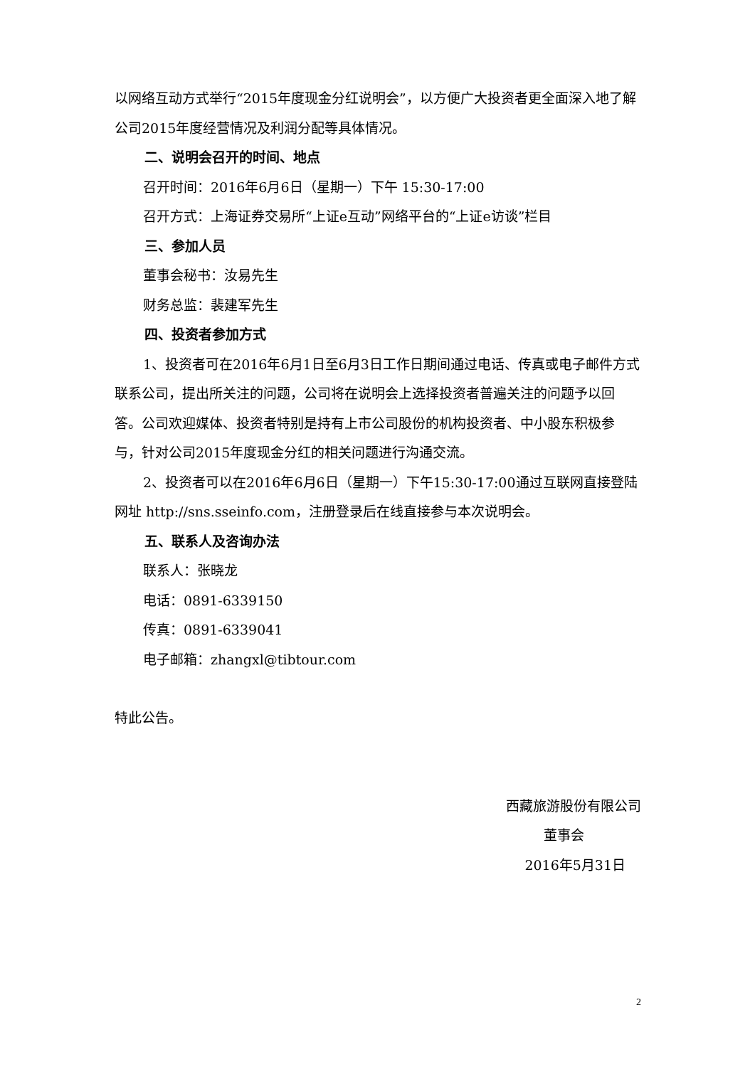以网络互动方式举行“2015年度现金分红说明会”，以方便广大投资者更全面深入地了解公司2015年度经营情况及利润分配等具体情况。
二、说明会召开的时间、地点
召开时间：2016年6月6日（星期一）下午 15:30-17:00
召开方式：上海证券交易所“上证e互动”网络平台的“上证e访谈”栏目
三、参加人员
董事会秘书：汝易先生
财务总监：裴建军先生
四、投资者参加方式
1、投资者可在2016年6月1日至6月3日工作日期间通过电话、传真或电子邮件方式联系公司，提出所关注的问题，公司将在说明会上选择投资者普遍关注的问题予以回答。公司欢迎媒体、投资者特别是持有上市公司股份的机构投资者、中小股东积极参与，针对公司2015年度现金分红的相关问题进行沟通交流。
2、投资者可以在2016年6月6日（星期一）下午15:30-17:00通过互联网直接登陆网址 http://sns.sseinfo.com，注册登录后在线直接参与本次说明会。
五、联系人及咨询办法
联系人：张晓龙
电话：0891-6339150
传真：0891-6339041
电子邮箱：zhangxl@tibtour.com
特此公告。
西藏旅游股份有限公司
董事会
2016年5月31日
2